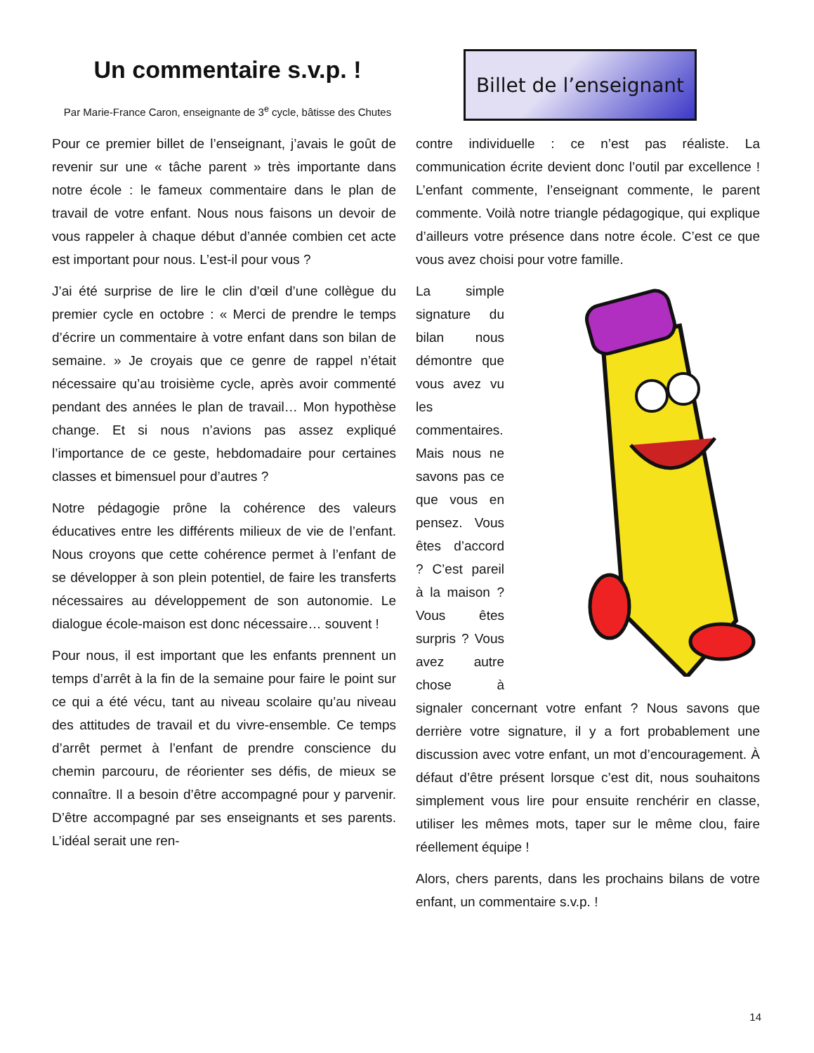Un commentaire s.v.p. !
Par Marie-France Caron, enseignante de 3<sup>e</sup> cycle, bâtisse des Chutes
Billet de l’enseignant
Pour ce premier billet de l’enseignant, j’avais le goût de revenir sur une « tâche parent » très importante dans notre école : le fameux commentaire dans le plan de travail de votre enfant. Nous nous faisons un devoir de vous rappeler à chaque début d’année combien cet acte est important pour nous. L’est-il pour vous ?
J’ai été surprise de lire le clin d’œil d’une collègue du premier cycle en octobre : « Merci de prendre le temps d’écrire un commentaire à votre enfant dans son bilan de semaine. » Je croyais que ce genre de rappel n’était nécessaire qu’au troisième cycle, après avoir commenté pendant des années le plan de travail… Mon hypothèse change. Et si nous n’avions pas assez expliqué l’importance de ce geste, hebdomadaire pour certaines classes et bimensuel pour d’autres ?
Notre pédagogie prône la cohérence des valeurs éducatives entre les différents milieux de vie de l’enfant. Nous croyons que cette cohérence permet à l’enfant de se développer à son plein potentiel, de faire les transferts nécessaires au développement de son autonomie. Le dialogue école-maison est donc nécessaire… souvent !
Pour nous, il est important que les enfants prennent un temps d’arrêt à la fin de la semaine pour faire le point sur ce qui a été vécu, tant au niveau scolaire qu’au niveau des attitudes de travail et du vivre-ensemble. Ce temps d’arrêt permet à l’enfant de prendre conscience du chemin parcouru, de réorienter ses défis, de mieux se connaître. Il a besoin d’être accompagné pour y parvenir. D’être accompagné par ses enseignants et ses parents. L’idéal serait une ren-
contre individuelle : ce n’est pas réaliste. La communication écrite devient donc l’outil par excellence ! L’enfant commente, l’enseignant commente, le parent commente. Voilà notre triangle pédagogique, qui explique d’ailleurs votre présence dans notre école. C’est ce que vous avez choisi pour votre famille.
La simple signature du bilan nous démontre que vous avez vu les commentaires. Mais nous ne savons pas ce que vous en pensez. Vous êtes d’accord ? C’est pareil à la maison ? Vous êtes surpris ? Vous avez autre chose à signaler concernant votre enfant ? Nous savons que derrière votre signature, il y a fort probablement une discussion avec votre enfant, un mot d’encouragement. À défaut d’être présent lorsque c’est dit, nous souhaitons simplement vous lire pour ensuite renchérir en classe, utiliser les mêmes mots, taper sur le même clou, faire réellement équipe !
Alors, chers parents, dans les prochains bilans de votre enfant, un commentaire s.v.p. !
14